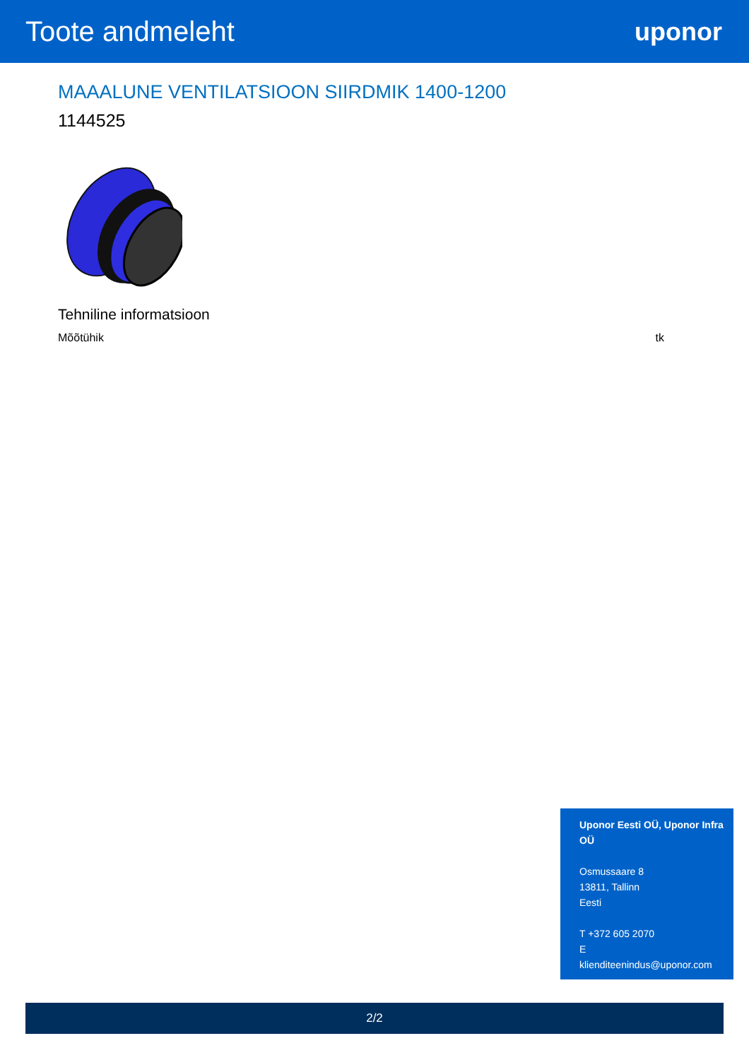Toote andmeleht uponor
MAAALUNE VENTILATSIOON SIIRDMIK 1400-1200
1144525
Tehniline informatsioon
| Mõõtühik | tk |
Uponor Eesti OÜ, Uponor Infra OÜ
Osmussaare 8
13811, Tallinn
Eesti
T +372 605 2070
E
klienditeenindus@uponor.com
2/2